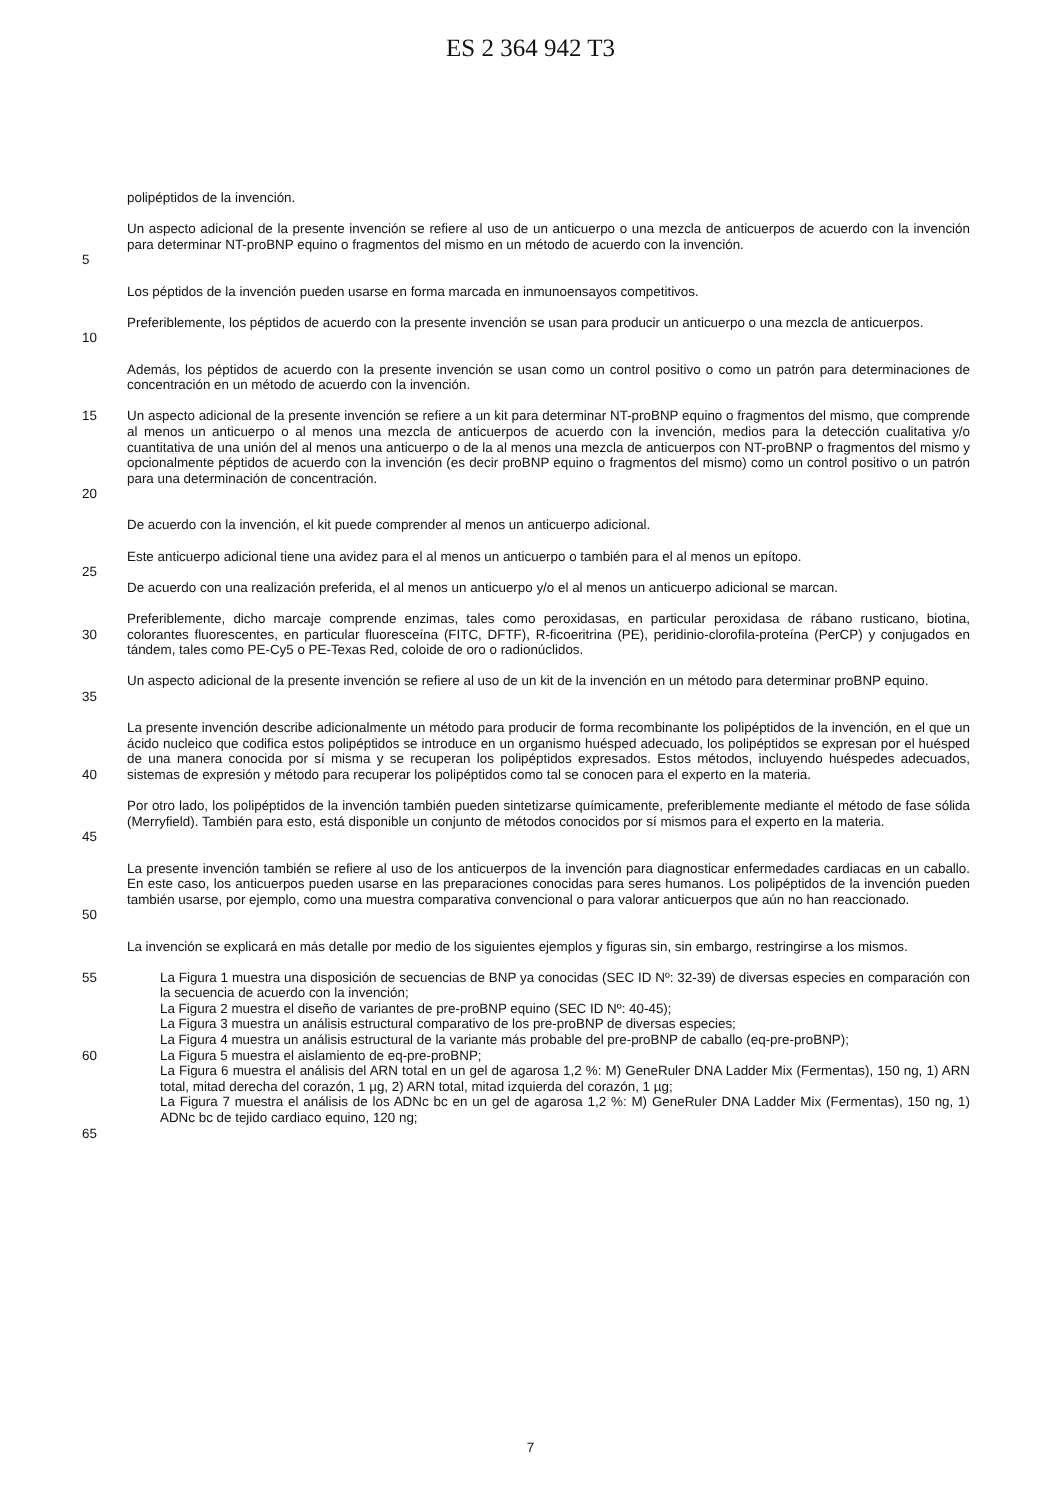ES 2 364 942 T3
polipéptidos de la invención.
5 Un aspecto adicional de la presente invención se refiere al uso de un anticuerpo o una mezcla de anticuerpos de acuerdo con la invención para determinar NT-proBNP equino o fragmentos del mismo en un método de acuerdo con la invención.
Los péptidos de la invención pueden usarse en forma marcada en inmunoensayos competitivos.
10 Preferiblemente, los péptidos de acuerdo con la presente invención se usan para producir un anticuerpo o una mezcla de anticuerpos.
Además, los péptidos de acuerdo con la presente invención se usan como un control positivo o como un patrón para determinaciones de concentración en un método de acuerdo con la invención.
15
20
Un aspecto adicional de la presente invención se refiere a un kit para determinar NT-proBNP equino o fragmentos del mismo, que comprende al menos un anticuerpo o al menos una mezcla de anticuerpos de acuerdo con la invención, medios para la detección cualitativa y/o cuantitativa de una unión del al menos una anticuerpo o de la al menos una mezcla de anticuerpos con NT-proBNP o fragmentos del mismo y opcionalmente péptidos de acuerdo con la invención (es decir proBNP equino o fragmentos del mismo) como un control positivo o un patrón para una determinación de concentración.
De acuerdo con la invención, el kit puede comprender al menos un anticuerpo adicional.
Este anticuerpo adicional tiene una avidez para el al menos un anticuerpo o también para el al menos un epítopo.
25
De acuerdo con una realización preferida, el al menos un anticuerpo y/o el al menos un anticuerpo adicional se marcan.
30 Preferiblemente, dicho marcaje comprende enzimas, tales como peroxidasas, en particular peroxidasa de rábano rusticano, biotina, colorantes fluorescentes, en particular fluoresceína (FITC, DFTF), R-ficoeritrina (PE), peridinio-clorofila-proteína (PerCP) y conjugados en tándem, tales como PE-Cy5 o PE-Texas Red, coloide de oro o radionúclidos.
35 Un aspecto adicional de la presente invención se refiere al uso de un kit de la invención en un método para determinar proBNP equino.
40 La presente invención describe adicionalmente un método para producir de forma recombinante los polipéptidos de la invención, en el que un ácido nucleico que codifica estos polipéptidos se introduce en un organismo huésped adecuado, los polipéptidos se expresan por el huésped de una manera conocida por sí misma y se recuperan los polipéptidos expresados. Estos métodos, incluyendo huéspedes adecuados, sistemas de expresión y método para recuperar los polipéptidos como tal se conocen para el experto en la materia.
45 Por otro lado, los polipéptidos de la invención también pueden sintetizarse químicamente, preferiblemente mediante el método de fase sólida (Merryfield). También para esto, está disponible un conjunto de métodos conocidos por sí mismos para el experto en la materia.
50 La presente invención también se refiere al uso de los anticuerpos de la invención para diagnosticar enfermedades cardiacas en un caballo. En este caso, los anticuerpos pueden usarse en las preparaciones conocidas para seres humanos. Los polipéptidos de la invención pueden también usarse, por ejemplo, como una muestra comparativa convencional o para valorar anticuerpos que aún no han reaccionado.
La invención se explicará en más detalle por medio de los siguientes ejemplos y figuras sin, sin embargo, restringirse a los mismos.
55
60
65
La Figura 1 muestra una disposición de secuencias de BNP ya conocidas (SEC ID Nº: 32-39) de diversas especies en comparación con la secuencia de acuerdo con la invención;
La Figura 2 muestra el diseño de variantes de pre-proBNP equino (SEC ID Nº: 40-45);
La Figura 3 muestra un análisis estructural comparativo de los pre-proBNP de diversas especies;
La Figura 4 muestra un análisis estructural de la variante más probable del pre-proBNP de caballo (eq-pre-proBNP);
La Figura 5 muestra el aislamiento de eq-pre-proBNP;
La Figura 6 muestra el análisis del ARN total en un gel de agarosa 1,2 %: M) GeneRuler DNA Ladder Mix (Fermentas), 150 ng, 1) ARN total, mitad derecha del corazón, 1 µg, 2) ARN total, mitad izquierda del corazón, 1 µg;
La Figura 7 muestra el análisis de los ADNc bc en un gel de agarosa 1,2 %: M) GeneRuler DNA Ladder Mix (Fermentas), 150 ng, 1) ADNc bc de tejido cardiaco equino, 120 ng;
7